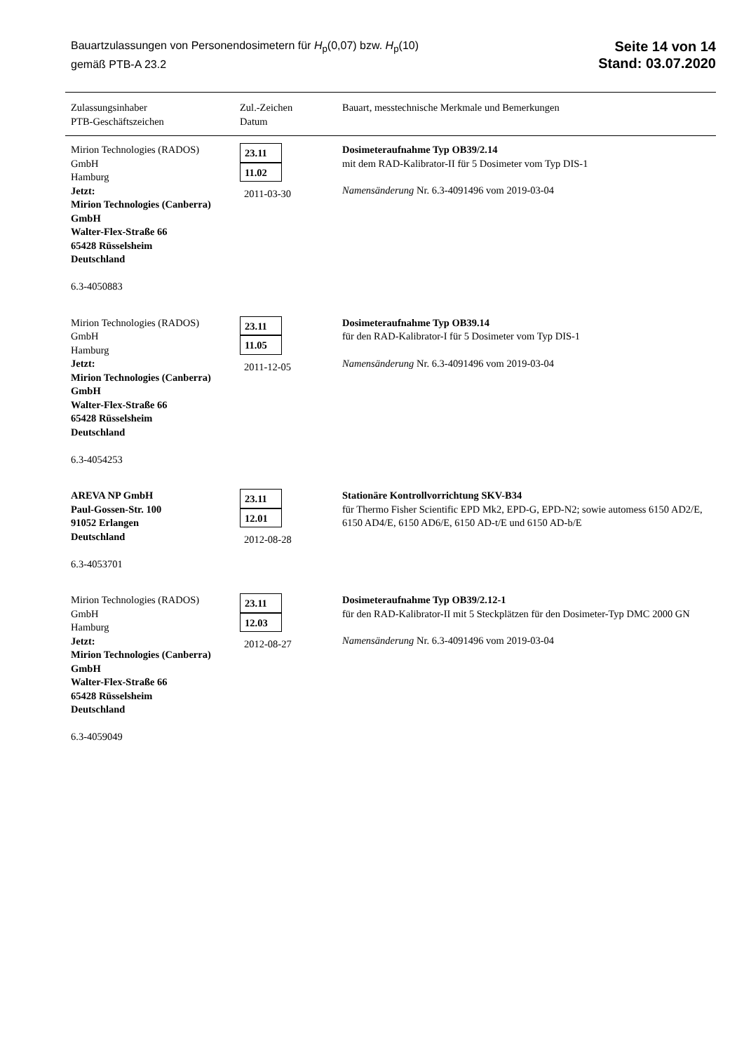Bauartzulassungen von Personendosimetern für H<sub>p</sub>(0,07) bzw. H<sub>p</sub>(10)
gemäß PTB-A 23.2
Seite 14 von 14
Stand: 03.07.2020
| Zulassungsinhaber PTB-Geschäftszeichen | Zul.-Zeichen Datum | Bauart, messtechnische Merkmale und Bemerkungen |
| --- | --- | --- |
| Mirion Technologies (RADOS) GmbH Hamburg Jetzt: Mirion Technologies (Canberra) GmbH Walter-Flex-Straße 66 65428 Rüsselsheim Deutschland 6.3-4050883 | 23.11 11.02 2011-03-30 | Dosimeteraufnahme Typ OB39/2.14 mit dem RAD-Kalibrator-II für 5 Dosimeter vom Typ DIS-1 Namensänderung Nr. 6.3-4091496 vom 2019-03-04 |
| Mirion Technologies (RADOS) GmbH Hamburg Jetzt: Mirion Technologies (Canberra) GmbH Walter-Flex-Straße 66 65428 Rüsselsheim Deutschland 6.3-4054253 | 23.11 11.05 2011-12-05 | Dosimeteraufnahme Typ OB39.14 für den RAD-Kalibrator-I für 5 Dosimeter vom Typ DIS-1 Namensänderung Nr. 6.3-4091496 vom 2019-03-04 |
| AREVA NP GmbH Paul-Gossen-Str. 100 91052 Erlangen Deutschland 6.3-4053701 | 23.11 12.01 2012-08-28 | Stationäre Kontrollvorrichtung SKV-B34 für Thermo Fisher Scientific EPD Mk2, EPD-G, EPD-N2; sowie automess 6150 AD2/E, 6150 AD4/E, 6150 AD6/E, 6150 AD-t/E und 6150 AD-b/E |
| Mirion Technologies (RADOS) GmbH Hamburg Jetzt: Mirion Technologies (Canberra) GmbH Walter-Flex-Straße 66 65428 Rüsselsheim Deutschland 6.3-4059049 | 23.11 12.03 2012-08-27 | Dosimeteraufnahme Typ OB39/2.12-1 für den RAD-Kalibrator-II mit 5 Steckplätzen für den Dosimeter-Typ DMC 2000 GN Namensänderung Nr. 6.3-4091496 vom 2019-03-04 |